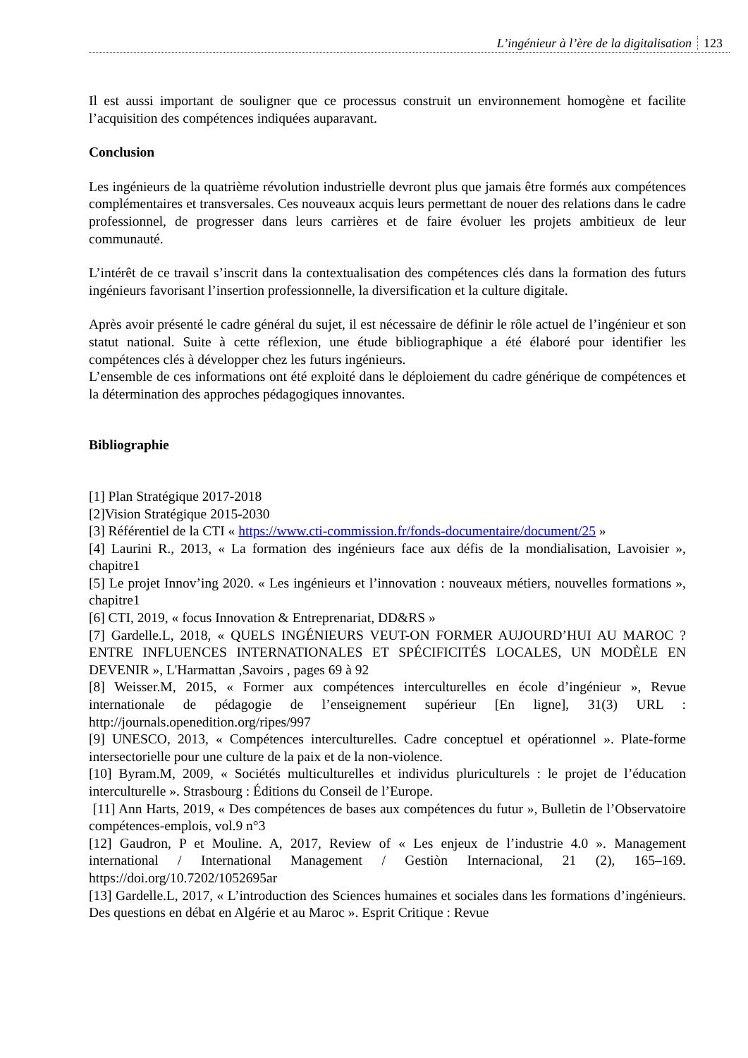L’ingénieur à l’ère de la digitalisation 123
Il est aussi important de souligner que ce processus construit un environnement homogène et facilite l’acquisition des compétences indiquées auparavant.
Conclusion
Les ingénieurs de la quatrième révolution industrielle devront plus que jamais être formés aux compétences complémentaires et transversales. Ces nouveaux acquis leurs permettant de nouer des relations dans le cadre professionnel, de progresser dans leurs carrières et de faire évoluer les projets ambitieux de leur communauté.
L’intérêt de ce travail s’inscrit dans la contextualisation des compétences clés dans la formation des futurs ingénieurs favorisant l’insertion professionnelle, la diversification et la culture digitale.
Après avoir présenté le cadre général du sujet, il est nécessaire de définir le rôle actuel de l’ingénieur et son statut national. Suite à cette réflexion, une étude bibliographique a été élaboré pour identifier les compétences clés à développer chez les futurs ingénieurs.
L’ensemble de ces informations ont été exploité dans le déploiement du cadre générique de compétences et la détermination des approches pédagogiques innovantes.
Bibliographie
[1] Plan Stratégique 2017-2018
[2]Vision Stratégique 2015-2030
[3] Référentiel de la CTI « https://www.cti-commission.fr/fonds-documentaire/document/25 »
[4] Laurini R., 2013, « La formation des ingénieurs face aux défis de la mondialisation, Lavoisier », chapitre1
[5] Le projet Innov’ing 2020. « Les ingénieurs et l’innovation : nouveaux métiers, nouvelles formations », chapitre1
[6] CTI, 2019, « focus Innovation & Entreprenariat, DD&RS »
[7] Gardelle.L, 2018, « QUELS INGÉNIEURS VEUT-ON FORMER AUJOURD’HUI AU MAROC ? ENTRE INFLUENCES INTERNATIONALES ET SPÉCIFICITÉS LOCALES, UN MODÈLE EN DEVENIR », L'Harmattan ,Savoirs , pages 69 à 92
[8] Weisser.M, 2015, « Former aux compétences interculturelles en école d’ingénieur », Revue internationale de pédagogie de l’enseignement supérieur [En ligne], 31(3) URL : http://journals.openedition.org/ripes/997
[9] UNESCO, 2013, « Compétences interculturelles. Cadre conceptuel et opérationnel ». Plate-forme intersectorielle pour une culture de la paix et de la non-violence.
[10] Byram.M, 2009, « Sociétés multiculturelles et individus pluriculturels : le projet de l’éducation interculturelle ». Strasbourg : Éditions du Conseil de l’Europe.
[11] Ann Harts, 2019, « Des compétences de bases aux compétences du futur », Bulletin de l’Observatoire compétences-emplois, vol.9 n°3
[12] Gaudron, P et Mouline. A, 2017, Review of « Les enjeux de l’industrie 4.0 ». Management international / International Management / Gestiòn Internacional, 21 (2), 165–169. https://doi.org/10.7202/1052695ar
[13] Gardelle.L, 2017, « L’introduction des Sciences humaines et sociales dans les formations d’ingénieurs. Des questions en débat en Algérie et au Maroc ». Esprit Critique : Revue